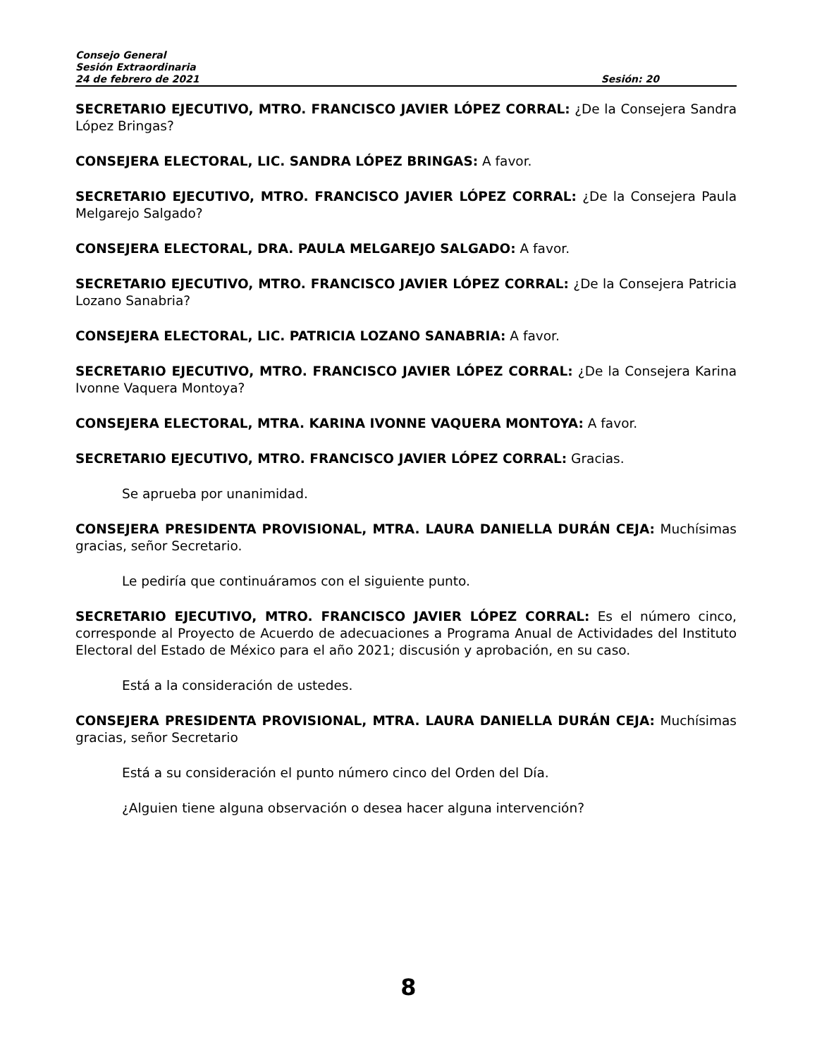Consejo General
Sesión Extraordinaria
24 de febrero de 2021 Sesión: 20
SECRETARIO EJECUTIVO, MTRO. FRANCISCO JAVIER LÓPEZ CORRAL: ¿De la Consejera Sandra López Bringas?
CONSEJERA ELECTORAL, LIC. SANDRA LÓPEZ BRINGAS: A favor.
SECRETARIO EJECUTIVO, MTRO. FRANCISCO JAVIER LÓPEZ CORRAL: ¿De la Consejera Paula Melgarejo Salgado?
CONSEJERA ELECTORAL, DRA. PAULA MELGAREJO SALGADO: A favor.
SECRETARIO EJECUTIVO, MTRO. FRANCISCO JAVIER LÓPEZ CORRAL: ¿De la Consejera Patricia Lozano Sanabria?
CONSEJERA ELECTORAL, LIC. PATRICIA LOZANO SANABRIA: A favor.
SECRETARIO EJECUTIVO, MTRO. FRANCISCO JAVIER LÓPEZ CORRAL: ¿De la Consejera Karina Ivonne Vaquera Montoya?
CONSEJERA ELECTORAL, MTRA. KARINA IVONNE VAQUERA MONTOYA: A favor.
SECRETARIO EJECUTIVO, MTRO. FRANCISCO JAVIER LÓPEZ CORRAL: Gracias.
Se aprueba por unanimidad.
CONSEJERA PRESIDENTA PROVISIONAL, MTRA. LAURA DANIELLA DURÁN CEJA: Muchísimas gracias, señor Secretario.
Le pediría que continuáramos con el siguiente punto.
SECRETARIO EJECUTIVO, MTRO. FRANCISCO JAVIER LÓPEZ CORRAL: Es el número cinco, corresponde al Proyecto de Acuerdo de adecuaciones a Programa Anual de Actividades del Instituto Electoral del Estado de México para el año 2021; discusión y aprobación, en su caso.
Está a la consideración de ustedes.
CONSEJERA PRESIDENTA PROVISIONAL, MTRA. LAURA DANIELLA DURÁN CEJA: Muchísimas gracias, señor Secretario
Está a su consideración el punto número cinco del Orden del Día.
¿Alguien tiene alguna observación o desea hacer alguna intervención?
8